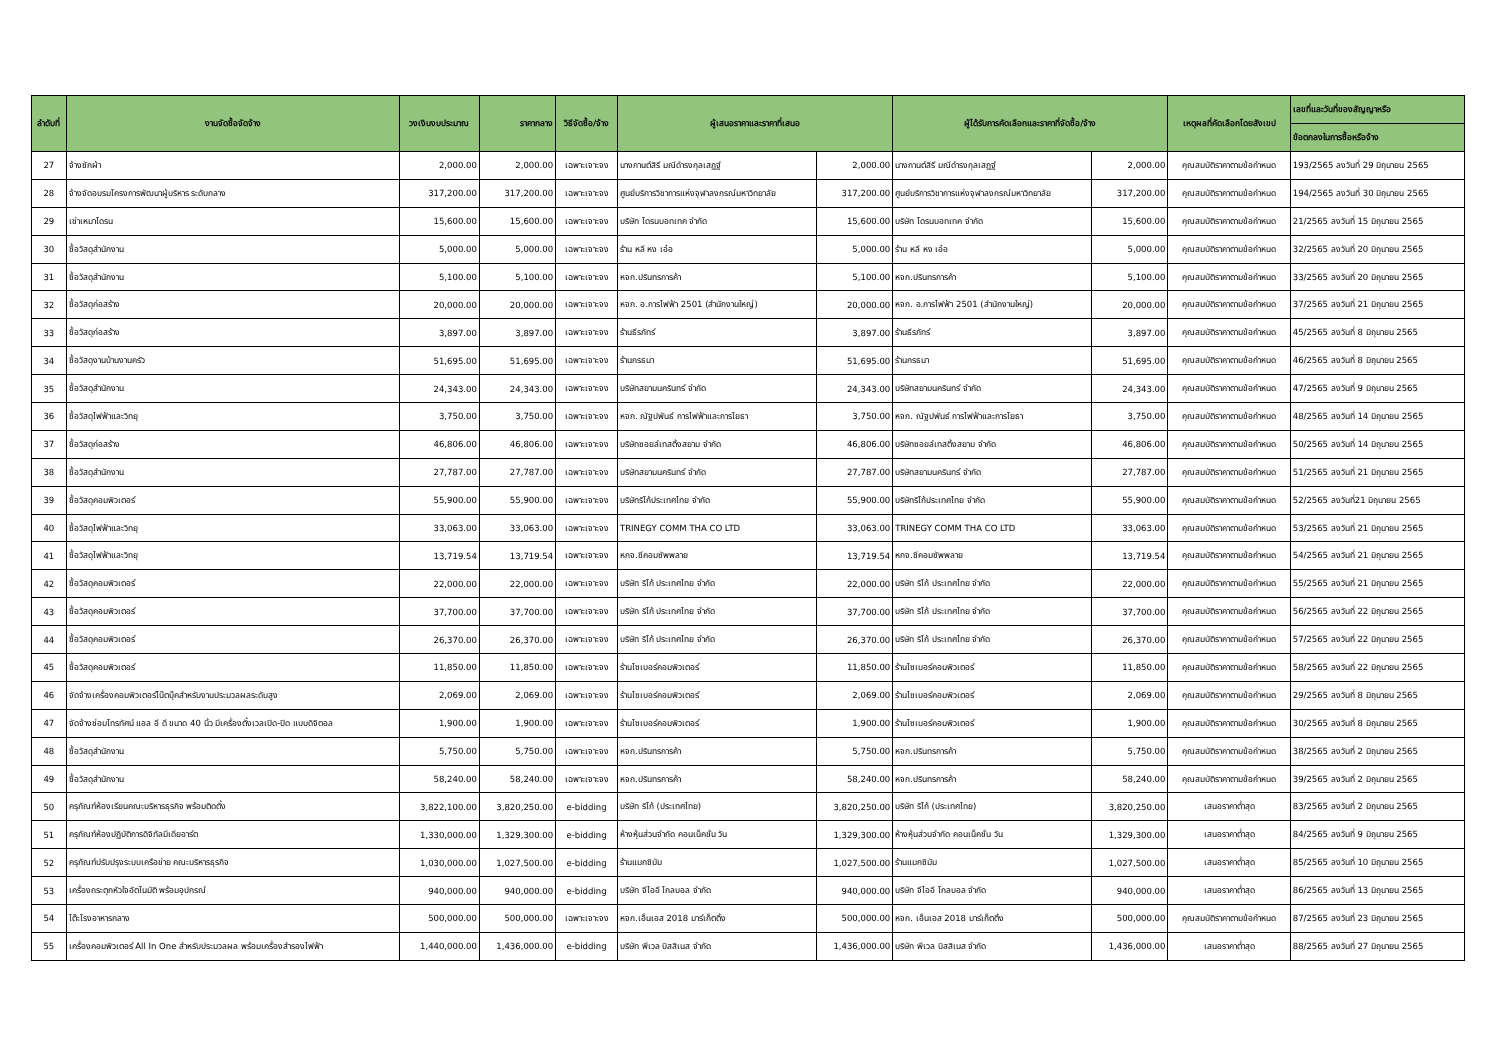| ลำดับที่ | งานจัดซื้อจัดจ้าง | วงเงินงบประมาณ | ราคากลาง | วิธีจัดซื้อ/จ้าง | ผู้เสนอราคาและราคาที่เสนอ | | ผู้ได้รับการคัดเลือกและราคาที่จัดซื้อ/จ้าง | | เหตุผลที่คัดเลือกโดยสังเขป | เลขที่และวันที่ของสัญญาหรือ |
| --- | --- | --- | --- | --- | --- | --- | --- | --- | --- | --- |
| | | | | | | | | | | ข้อตกลงในการซื้อหรือจ้าง |
| 27 | จ้างซักผ้า | 2,000.00 | 2,000.00 | เฉพาะเจาะจง | นางกานต์สิรี มณีดำรงกุลเสฏฐ์ | 2,000.00 | นางกานต์สิรี มณีดำรงกุลเสฏฐ์ | 2,000.00 | คุณสมบัติราคาตามข้อกำหนด | 193/2565 ลงวันที่ 29 มิถุนายน 2565 |
| 28 | จ้างจัดอบรมโครงการพัฒนาผู้บริหาร ระดับกลาง | 317,200.00 | 317,200.00 | เฉพาะเจาะจง | ศูนย์บริการวิชาการแห่งจุฬาลงกรณ์มหาวิทยาลัย | 317,200.00 | ศูนย์บริการวิชาการแห่งจุฬาลงกรณ์มหาวิทยาลัย | 317,200.00 | คุณสมบัติราคาตามข้อกำหนด | 194/2565 ลงวันที่ 30 มิถุนายน 2565 |
| 29 | เช่าเหมาโดรน | 15,600.00 | 15,600.00 | เฉพาะเจาะจง | บริษัท โดรนบอทเทค จำกัด | 15,600.00 | บริษัท โดรนบอทเทค จำกัด | 15,600.00 | คุณสมบัติราคาตามข้อกำหนด | 21/2565 ลงวันที่ 15 มิถุนายน 2565 |
| 30 | ซื้อวัสดุสำนักงาน | 5,000.00 | 5,000.00 | เฉพาะเจาะจง | ร้าน หลี หง เอ๋อ | 5,000.00 | ร้าน หลี หง เอ๋อ | 5,000.00 | คุณสมบัติราคาตามข้อกำหนด | 32/2565 ลงวันที่ 20 มิถุนายน 2565 |
| 31 | ซื้อวัสดุสำนักงาน | 5,100.00 | 5,100.00 | เฉพาะเจาะจง | หจก.ปรินทรการค้า | 5,100.00 | หจก.ปรินทรการค้า | 5,100.00 | คุณสมบัติราคาตามข้อกำหนด | 33/2565 ลงวันที่ 20 มิถุนายน 2565 |
| 32 | ซื้อวัสดุก่อสร้าง | 20,000.00 | 20,000.00 | เฉพาะเจาะจง | หจก. อ.การไฟฟ้า 2501 (สำนักงานใหญ่) | 20,000.00 | หจก. อ.การไฟฟ้า 2501 (สำนักงานใหญ่) | 20,000.00 | คุณสมบัติราคาตามข้อกำหนด | 37/2565 ลงวันที่ 21 มิถุนายน 2565 |
| 33 | ซื้อวัสดุก่อสร้าง | 3,897.00 | 3,897.00 | เฉพาะเจาะจง | ร้านธีรภัทร์ | 3,897.00 | ร้านธีรภัทร์ | 3,897.00 | คุณสมบัติราคาตามข้อกำหนด | 45/2565 ลงวันที่ 8 มิถุนายน 2565 |
| 34 | ซื้อวัสดุงานบ้านงานครัว | 51,695.00 | 51,695.00 | เฉพาะเจาะจง | ร้านกรธนา | 51,695.00 | ร้านกรธนา | 51,695.00 | คุณสมบัติราคาตามข้อกำหนด | 46/2565 ลงวันที่ 8 มิถุนายน 2565 |
| 35 | ซื้อวัสดุสำนักงาน | 24,343.00 | 24,343.00 | เฉพาะเจาะจง | บริษัทสยามนครินทร์ จำกัด | 24,343.00 | บริษัทสยามนครินทร์ จำกัด | 24,343.00 | คุณสมบัติราคาตามข้อกำหนด | 47/2565 ลงวันที่ 9 มิถุนายน 2565 |
| 36 | ซื้อวัสดุไฟฟ้าและวิทยุ | 3,750.00 | 3,750.00 | เฉพาะเจาะจง | หจก. ณัฐปพันธ์ การไฟฟ้าและการโยธา | 3,750.00 | หจก. ณัฐปพันธ์ การไฟฟ้าและการโยธา | 3,750.00 | คุณสมบัติราคาตามข้อกำหนด | 48/2565 ลงวันที่ 14 มิถุนายน 2565 |
| 37 | ซื้อวัสดุก่อสร้าง | 46,806.00 | 46,806.00 | เฉพาะเจาะจง | บริษัทซอยล์เทสติ้งสยาม จำกัด | 46,806.00 | บริษัทซอยล์เทสติ้งสยาม จำกัด | 46,806.00 | คุณสมบัติราคาตามข้อกำหนด | 50/2565 ลงวันที่ 14 มิถุนายน 2565 |
| 38 | ซื้อวัสดุสำนักงาน | 27,787.00 | 27,787.00 | เฉพาะเจาะจง | บริษัทสยามนครินทร์ จำกัด | 27,787.00 | บริษัทสยามนครินทร์ จำกัด | 27,787.00 | คุณสมบัติราคาตามข้อกำหนด | 51/2565 ลงวันที่ 21 มิถุนายน 2565 |
| 39 | ซื้อวัสดุคอมพิวเตอร์ | 55,900.00 | 55,900.00 | เฉพาะเจาะจง | บริษัทริโก้ประเทศไทย จำกัด | 55,900.00 | บริษัทริโก้ประเทศไทย จำกัด | 55,900.00 | คุณสมบัติราคาตามข้อกำหนด | 52/2565 ลงวันที่21 มิถุนายน 2565 |
| 40 | ซื้อวัสดุไฟฟ้าและวิทยุ | 33,063.00 | 33,063.00 | เฉพาะเจาะจง | TRINEGY COMM THA CO LTD | 33,063.00 | TRINEGY COMM THA CO LTD | 33,063.00 | คุณสมบัติราคาตามข้อกำหนด | 53/2565 ลงวันที่ 21 มิถุนายน 2565 |
| 41 | ซื้อวัสดุไฟฟ้าและวิทยุ | 13,719.54 | 13,719.54 | เฉพาะเจาะจง | หกจ.ซีคอมซัพพลาย | 13,719.54 | หกจ.ซีคอมซัพพลาย | 13,719.54 | คุณสมบัติราคาตามข้อกำหนด | 54/2565 ลงวันที่ 21 มิถุนายน 2565 |
| 42 | ซื้อวัสดุคอมพิวเตอร์ | 22,000.00 | 22,000.00 | เฉพาะเจาะจง | บริษัท ริโก้ ประเทศไทย จำกัด | 22,000.00 | บริษัท ริโก้ ประเทศไทย จำกัด | 22,000.00 | คุณสมบัติราคาตามข้อกำหนด | 55/2565 ลงวันที่ 21 มิถุนายน 2565 |
| 43 | ซื้อวัสดุคอมพิวเตอร์ | 37,700.00 | 37,700.00 | เฉพาะเจาะจง | บริษัท ริโก้ ประเทศไทย จำกัด | 37,700.00 | บริษัท ริโก้ ประเทศไทย จำกัด | 37,700.00 | คุณสมบัติราคาตามข้อกำหนด | 56/2565 ลงวันที่ 22 มิถุนายน 2565 |
| 44 | ซื้อวัสดุคอมพิวเตอร์ | 26,370.00 | 26,370.00 | เฉพาะเจาะจง | บริษัท ริโก้ ประเทศไทย จำกัด | 26,370.00 | บริษัท ริโก้ ประเทศไทย จำกัด | 26,370.00 | คุณสมบัติราคาตามข้อกำหนด | 57/2565 ลงวันที่ 22 มิถุนายน 2565 |
| 45 | ซื้อวัสดุคอมพิวเตอร์ | 11,850.00 | 11,850.00 | เฉพาะเจาะจง | ร้านไซเบอร์คอมพิวเตอร์ | 11,850.00 | ร้านไซเบอร์คอมพิวเตอร์ | 11,850.00 | คุณสมบัติราคาตามข้อกำหนด | 58/2565 ลงวันที่ 22 มิถุนายน 2565 |
| 46 | จัดจ้างเครื่องคอมพิวเตอร์โน๊ตบุ๊คสำหรับงานประมวลผลระดับสูง | 2,069.00 | 2,069.00 | เฉพาะเจาะจง | ร้านไซเบอร์คอมพิวเตอร์ | 2,069.00 | ร้านไซเบอร์คอมพิวเตอร์ | 2,069.00 | คุณสมบัติราคาตามข้อกำหนด | 29/2565 ลงวันที่ 8 มิถุนายน 2565 |
| 47 | จัดจ้างซ่อมโทรทัศน์ แอล อี ดี ขนาด 40 นิ้ว มีเครื่องตั้งเวลเปิด-ปิด แบบดิจิตอล | 1,900.00 | 1,900.00 | เฉพาะเจาะจง | ร้านไซเบอร์คอมพิวเตอร์ | 1,900.00 | ร้านไซเบอร์คอมพิวเตอร์ | 1,900.00 | คุณสมบัติราคาตามข้อกำหนด | 30/2565 ลงวันที่ 8 มิถุนายน 2565 |
| 48 | ซื้อวัสดุสำนักงาน | 5,750.00 | 5,750.00 | เฉพาะเจาะจง | หจก.ปรินทรการค้า | 5,750.00 | หจก.ปรินทรการค้า | 5,750.00 | คุณสมบัติราคาตามข้อกำหนด | 38/2565 ลงวันที่ 2 มิถุนายน 2565 |
| 49 | ซื้อวัสดุสำนักงาน | 58,240.00 | 58,240.00 | เฉพาะเจาะจง | หจก.ปรินทรการค้า | 58,240.00 | หจก.ปรินทรการค้า | 58,240.00 | คุณสมบัติราคาตามข้อกำหนด | 39/2565 ลงวันที่ 2 มิถุนายน 2565 |
| 50 | ครุภัณฑ์ห้องเรียนคณะบริหารธุรกิจ พร้อมติดตั้ง | 3,822,100.00 | 3,820,250.00 | e-bidding | บริษัท ริโก้ (ประเทศไทย) | 3,820,250.00 | บริษัท ริโก้ (ประเทศไทย) | 3,820,250.00 | เสนอราคาต่ำสุด | 83/2565 ลงวันที่ 2 มิถุนายน 2565 |
| 51 | ครุภัณฑ์ห้องปฏิบัติการดิจิทัลมีเดียอาร์ต | 1,330,000.00 | 1,329,300.00 | e-bidding | ห้างหุ้นส่วนจำกัด คอนเน็คชั่น วัน | 1,329,300.00 | ห้างหุ้นส่วนจำกัด คอนเน็คชั่น วัน | 1,329,300.00 | เสนอราคาต่ำสุด | 84/2565 ลงวันที่ 9 มิถุนายน 2565 |
| 52 | ครุภัณฑ์ปรับปรุงระบบเครือข่าย คณะบริหารธุรกิจ | 1,030,000.00 | 1,027,500.00 | e-bidding | ร้านแมกซิมัม | 1,027,500.00 | ร้านแมกซิมัม | 1,027,500.00 | เสนอราคาต่ำสุด | 85/2565 ลงวันที่ 10 มิถุนายน 2565 |
| 53 | เครื่องกระตุกหัวใจอัตโนมัติ พร้อมอุปกรณ์ | 940,000.00 | 940,000.00 | e-bidding | บริษัท จีไออี โกลบอล จำกัด | 940,000.00 | บริษัท จีไออี โกลบอล จำกัด | 940,000.00 | เสนอราคาต่ำสุด | 86/2565 ลงวันที่ 13 มิถุนายน 2565 |
| 54 | โต๊ะโรงอาหารกลาง | 500,000.00 | 500,000.00 | เฉพาะเจาะจง | หจก.เอ็นเอส 2018 มาร์เก็ตติ้ง | 500,000.00 | หจก. เอ็นเอส 2018 มาร์เก็ตติ้ง | 500,000.00 | คุณสมบัติราคาตามข้อกำหนด | 87/2565 ลงวันที่ 23 มิถุนายน 2565 |
| 55 | เครื่องคอมพิวเตอร์ All In One สำหรับประมวลผล พร้อมเครื่องสำรองไฟฟ้า | 1,440,000.00 | 1,436,000.00 | e-bidding | บริษัท พีเวล บิสสิเนส จำกัด | 1,436,000.00 | บริษัท พีเวล บิสสิเนส จำกัด | 1,436,000.00 | เสนอราคาต่ำสุด | 88/2565 ลงวันที่ 27 มิถุนายน 2565 |